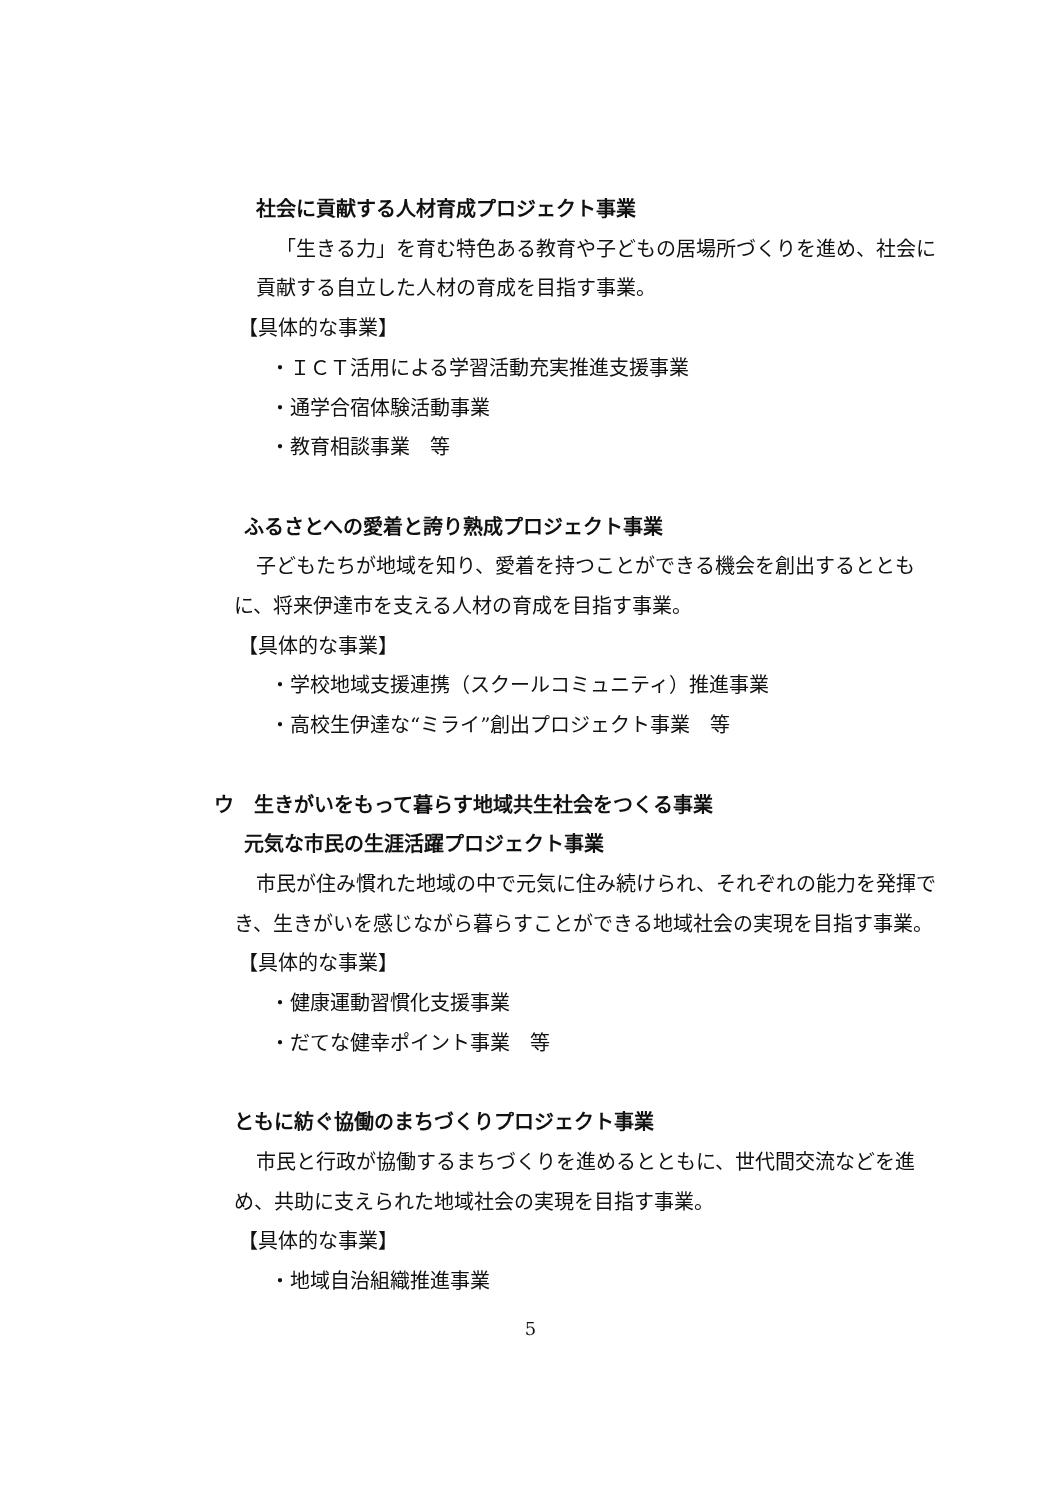社会に貢献する人材育成プロジェクト事業
「生きる力」を育む特色ある教育や子どもの居場所づくりを進め、社会に貢献する自立した人材の育成を目指す事業。
【具体的な事業】
・ＩＣＴ活用による学習活動充実推進支援事業
・通学合宿体験活動事業
・教育相談事業　等
ふるさとへの愛着と誇り熟成プロジェクト事業
子どもたちが地域を知り、愛着を持つことができる機会を創出するとともに、将来伊達市を支える人材の育成を目指す事業。
【具体的な事業】
・学校地域支援連携（スクールコミュニティ）推進事業
・高校生伊達な“ミライ”創出プロジェクト事業　等
ウ　生きがいをもって暮らす地域共生社会をつくる事業
元気な市民の生涯活躍プロジェクト事業
市民が住み慣れた地域の中で元気に住み続けられ、それぞれの能力を発揮でき、生きがいを感じながら暮らすことができる地域社会の実現を目指す事業。
【具体的な事業】
・健康運動習慣化支援事業
・だてな健幸ポイント事業　等
ともに紡ぐ協働のまちづくりプロジェクト事業
市民と行政が協働するまちづくりを進めるとともに、世代間交流などを進め、共助に支えられた地域社会の実現を目指す事業。
【具体的な事業】
・地域自治組織推進事業
5